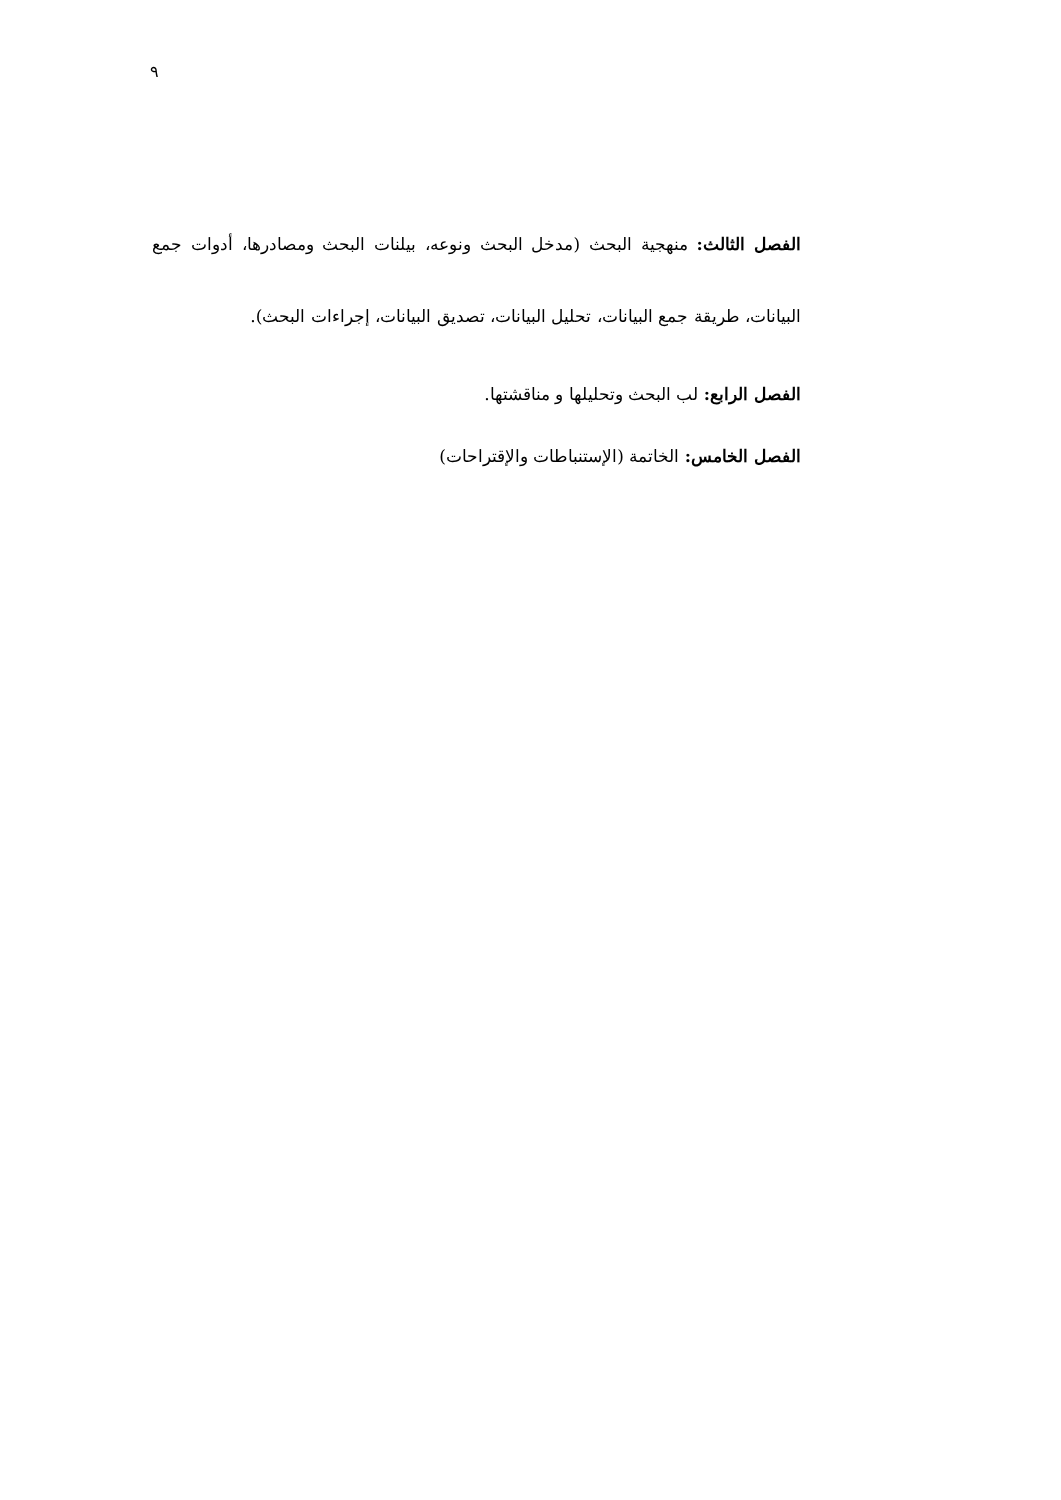٩
الفصل الثالث: منهجية البحث (مدخل البحث ونوعه، بيلنات البحث ومصادرها، أدوات جمع البيانات، طريقة جمع البيانات، تحليل البيانات، تصديق البيانات، إجراءات البحث).
الفصل الرابع: لب البحث وتحليلها و مناقشتها.
الفصل الخامس: الخاتمة (الإستنباطات والإقتراحات)